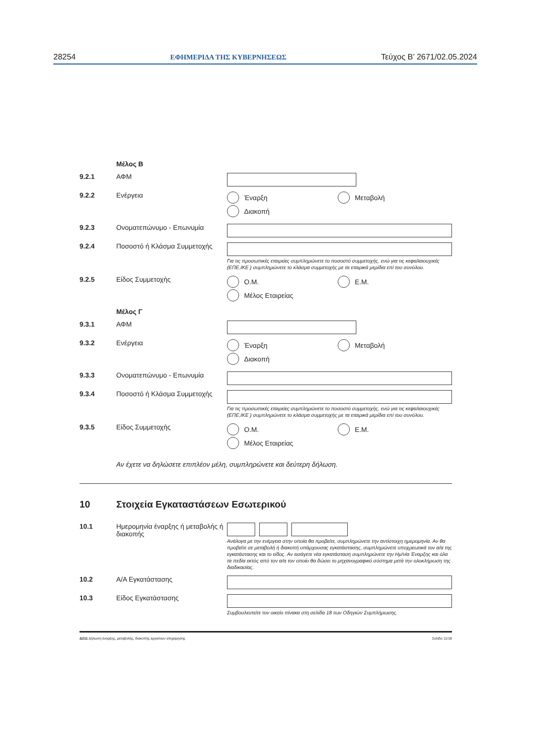28254 ΕΦΗΜΕΡΙΔΑ ΤΗΣ ΚΥΒΕΡΝΗΣΕΩΣ Τεύχος Β’ 2671/02.05.2024
Μέλος Β
9.2.1 ΑΦΜ
9.2.2 Ενέργεια Έναρξη
Μεταβολή
Διακοπή
9.2.3 Ονοματεπώνυμο - Επωνυμία
9.2.4 Ποσοστό ή Κλάσμα Συμμετοχής
Για τις προσωπικές εταιρείες συμπληρώνετε το ποσοστό συμμετοχής, ενώ για τις κεφαλαιουχικές (ΕΠΕ,ΙΚΕ ) συμπληρώνετε το κλάσμα συμμετοχής με τα εταιρικά μερίδια επί του συνόλου.
9.2.5 Είδος Συμμετοχής Ο.Μ.
Ε.Μ.
Μέλος Εταιρείας
Μέλος Γ
9.3.1 ΑΦΜ
9.3.2 Ενέργεια Έναρξη
Μεταβολή
Διακοπή
9.3.3 Ονοματεπώνυμο - Επωνυμία
9.3.4 Ποσοστό ή Κλάσμα Συμμετοχής
Για τις προσωπικές εταιρείες συμπληρώνετε το ποσοστό συμμετοχής, ενώ για τις κεφαλαιουχικές (ΕΠΕ,ΙΚΕ ) συμπληρώνετε το κλάσμα συμμετοχής με τα εταιρικά μερίδια επί του συνόλου.
9.3.5 Είδος Συμμετοχής Ο.Μ.
Ε.Μ.
Μέλος Εταιρείας
Αν έχετε να δηλώσετε επιπλέον μέλη, συμπληρώνετε και δεύτερη δήλωση.
10 Στοιχεία Εγκαταστάσεων Εσωτερικού
10.1 Ημερομηνία έναρξης ή μεταβολής ή διακοπής
Ανάλογα με την ενέργεια στην οποία θα προβείτε, συμπληρώνετε την αντίστοιχη ημερομηνία. Αν θα προβείτε σε μεταβολή ή διακοπή υπάρχουσας εγκατάστασης, συμπληρώνετε υποχρεωτικά τον α/α της εγκατάστασης και το είδος. Αν εισάγετε νέα εγκατάσταση συμπληρώνετε την Ημ/νία Έναρξης και όλα τα πεδία εκτός από τον α/α τον οποίο θα δώσει το μηχανογραφικό σύστημα μετά την ολοκλήρωση της διαδικασίας.
10.2 Α/Α Εγκατάστασης
10.3 Είδος Εγκατάστασης
Συμβουλευτείτε τον οικείο πίνακα στη σελίδα 18 των Οδηγιών Συμπλήρωσης.
Δ211 Δήλωση έναρξης, μεταβολής, διακοπής εργασιών επιχείρησης Σελίδα 11/18